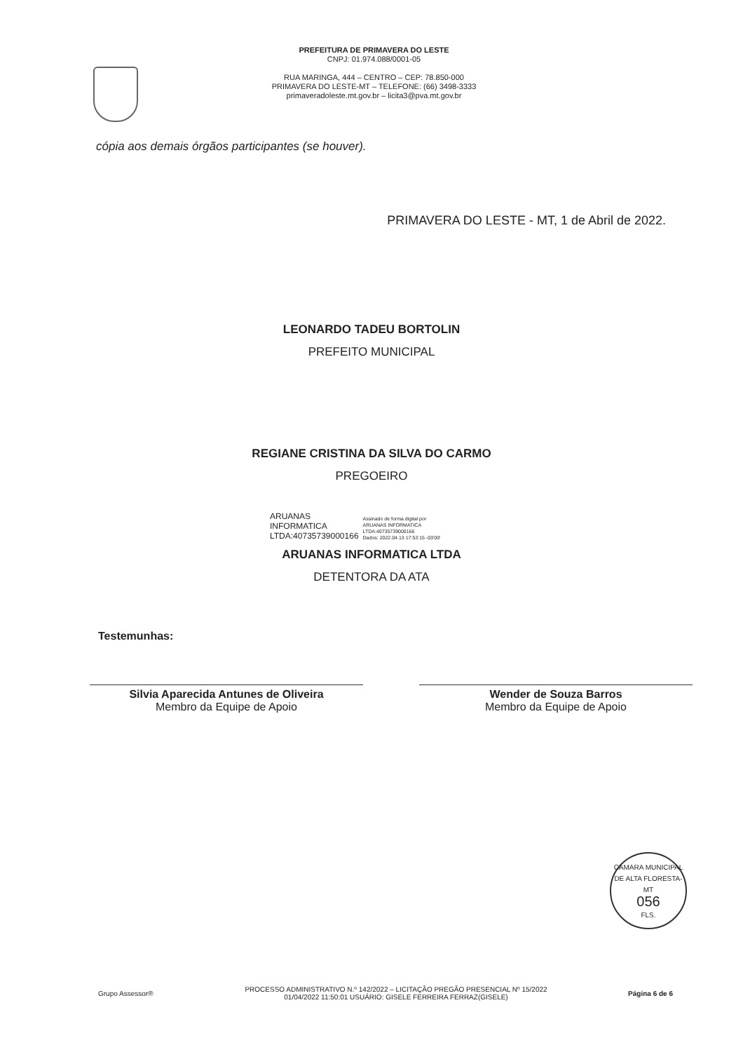PREFEITURA DE PRIMAVERA DO LESTE
CNPJ: 01.974.088/0001-05
RUA MARINGA, 444 – CENTRO – CEP: 78.850-000
PRIMAVERA DO LESTE-MT – TELEFONE: (66) 3498-3333
primaveradoleste.mt.gov.br – licita3@pva.mt.gov.br
cópia aos demais órgãos participantes (se houver).
PRIMAVERA DO LESTE - MT, 1 de Abril de 2022.
LEONARDO TADEU BORTOLIN
PREFEITO MUNICIPAL
REGIANE CRISTINA DA SILVA DO CARMO
PREGOEIRO
ARUANAS
INFORMATICA
LTDA:40735739000166
Assinado de forma digital por
ARUANAS INFORMATICA
LTDA:40735739000166
Dados: 2022.04.13 17:53:15 -03'00'
ARUANAS INFORMATICA LTDA
DETENTORA DA ATA
Testemunhas:
Silvia Aparecida Antunes de Oliveira
Membro da Equipe de Apoio
Wender de Souza Barros
Membro da Equipe de Apoio
CAMARA MUNICIPAL DE ALTA FLORESTA-MT
056
FLS.
Grupo Assessor®
PROCESSO ADMINISTRATIVO N.º 142/2022 – LICITAÇÃO PREGÃO PRESENCIAL Nº 15/2022
01/04/2022 11:50:01 USUÁRIO: GISELE FERREIRA FERRAZ(GISELE)
Página 6 de 6